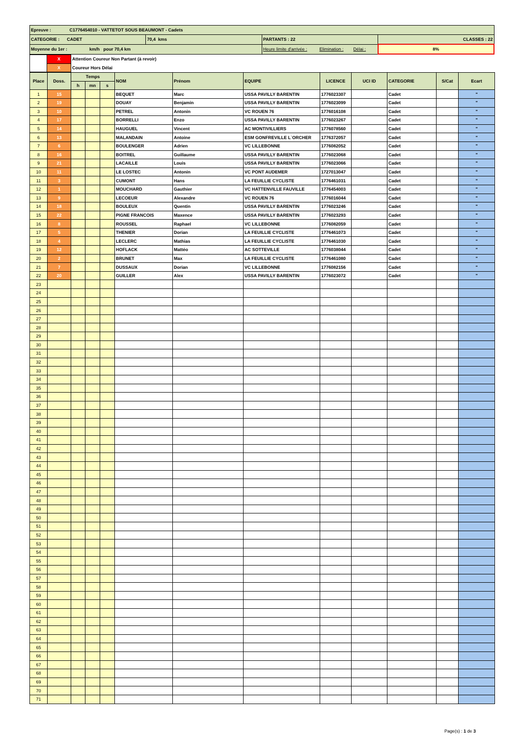| Epreuve : C1776454010 - VATTETOT SOUS BEAUMONT - Cadets | | | |
| CATEGORIE : CADET | 70,4 kms | PARTANTS : 22 | CLASSES : 22 |
| Moyenne du 1er : km/h pour 70,4 km | | Heure limite d'arrivée : Elimination : Délai : | 8% |
| | X | Attention Coureur Non Partant (à revoir) |
| | X | Coureur Hors Délai |
| Place | Doss. | Temps | | | NOM | Prénom | EQUIPE | LICENCE | UCI ID | CATEGORIE | S/Cat | Ecart |
| --- | --- | --- | --- | --- | --- | --- | --- | --- | --- | --- | --- | --- |
| | | h | mn | s | | | | | | | | |
| 1 | 15 | | | | BEQUET | Marc | USSA PAVILLY BARENTIN | 1776023307 | | Cadet | | " |
| 2 | 19 | | | | DOUAY | Benjamin | USSA PAVILLY BARENTIN | 1776023099 | | Cadet | | " |
| 3 | 10 | | | | PETREL | Antonin | VC ROUEN 76 | 1776016108 | | Cadet | | " |
| 4 | 17 | | | | BORRELLI | Enzo | USSA PAVILLY BARENTIN | 1776023267 | | Cadet | | " |
| 5 | 14 | | | | HAUGUEL | Vincent | AC MONTIVILLIERS | 1776078560 | | Cadet | | " |
| 6 | 13 | | | | MALANDAIN | Antoine | ESM GONFREVILLE L`ORCHER | 1776372057 | | Cadet | | " |
| 7 | 6 | | | | BOULENGER | Adrien | VC LILLEBONNE | 1776082052 | | Cadet | | " |
| 8 | 16 | | | | BOITREL | Guillaume | USSA PAVILLY BARENTIN | 1776023068 | | Cadet | | " |
| 9 | 21 | | | | LACAILLE | Louis | USSA PAVILLY BARENTIN | 1776023066 | | Cadet | | " |
| 10 | 11 | | | | LE LOSTEC | Antonin | VC PONT AUDEMER | 1727013047 | | Cadet | | " |
| 11 | 3 | | | | CUMONT | Hans | LA FEUILLIE CYCLISTE | 1776461031 | | Cadet | | " |
| 12 | 1 | | | | MOUCHARD | Gauthier | VC HATTENVILLE FAUVILLE | 1776454003 | | Cadet | | " |
| 13 | 9 | | | | LECOEUR | Alexandre | VC ROUEN 76 | 1776016044 | | Cadet | | " |
| 14 | 18 | | | | BOULEUX | Quentin | USSA PAVILLY BARENTIN | 1776023246 | | Cadet | | " |
| 15 | 22 | | | | PIGNE FRANCOIS | Maxence | USSA PAVILLY BARENTIN | 1776023293 | | Cadet | | " |
| 16 | 8 | | | | ROUSSEL | Raphael | VC LILLEBONNE | 1776082059 | | Cadet | | " |
| 17 | 5 | | | | THENIER | Dorian | LA FEUILLIE CYCLISTE | 1776461073 | | Cadet | | " |
| 18 | 4 | | | | LECLERC | Mathias | LA FEUILLIE CYCLISTE | 1776461030 | | Cadet | | " |
| 19 | 12 | | | | HOFLACK | Mattéo | AC SOTTEVILLE | 1776038044 | | Cadet | | " |
| 20 | 2 | | | | BRUNET | Max | LA FEUILLIE CYCLISTE | 1776461080 | | Cadet | | " |
| 21 | 7 | | | | DUSSAUX | Dorian | VC LILLEBONNE | 1776082156 | | Cadet | | " |
| 22 | 20 | | | | GUILLER | Alex | USSA PAVILLY BARENTIN | 1776023072 | | Cadet | | " |
| 23 | | | | | | | | | | | | |
| 24 | | | | | | | | | | | | |
| 25 | | | | | | | | | | | | |
| 26 | | | | | | | | | | | | |
| 27 | | | | | | | | | | | | |
| 28 | | | | | | | | | | | | |
| 29 | | | | | | | | | | | | |
| 30 | | | | | | | | | | | | |
| 31 | | | | | | | | | | | | |
| 32 | | | | | | | | | | | | |
| 33 | | | | | | | | | | | | |
| 34 | | | | | | | | | | | | |
| 35 | | | | | | | | | | | | |
| 36 | | | | | | | | | | | | |
| 37 | | | | | | | | | | | | |
| 38 | | | | | | | | | | | | |
| 39 | | | | | | | | | | | | |
| 40 | | | | | | | | | | | | |
| 41 | | | | | | | | | | | | |
| 42 | | | | | | | | | | | | |
| 43 | | | | | | | | | | | | |
| 44 | | | | | | | | | | | | |
| 45 | | | | | | | | | | | | |
| 46 | | | | | | | | | | | | |
| 47 | | | | | | | | | | | | |
| 48 | | | | | | | | | | | | |
| 49 | | | | | | | | | | | | |
| 50 | | | | | | | | | | | | |
| 51 | | | | | | | | | | | | |
| 52 | | | | | | | | | | | | |
| 53 | | | | | | | | | | | | |
| 54 | | | | | | | | | | | | |
| 55 | | | | | | | | | | | | |
| 56 | | | | | | | | | | | | |
| 57 | | | | | | | | | | | | |
| 58 | | | | | | | | | | | | |
| 59 | | | | | | | | | | | | |
| 60 | | | | | | | | | | | | |
| 61 | | | | | | | | | | | | |
| 62 | | | | | | | | | | | | |
| 63 | | | | | | | | | | | | |
| 64 | | | | | | | | | | | | |
| 65 | | | | | | | | | | | | |
| 66 | | | | | | | | | | | | |
| 67 | | | | | | | | | | | | |
| 68 | | | | | | | | | | | | |
| 69 | | | | | | | | | | | | |
| 70 | | | | | | | | | | | | |
| 71 | | | | | | | | | | | | |
Page(s) : 1 de 3